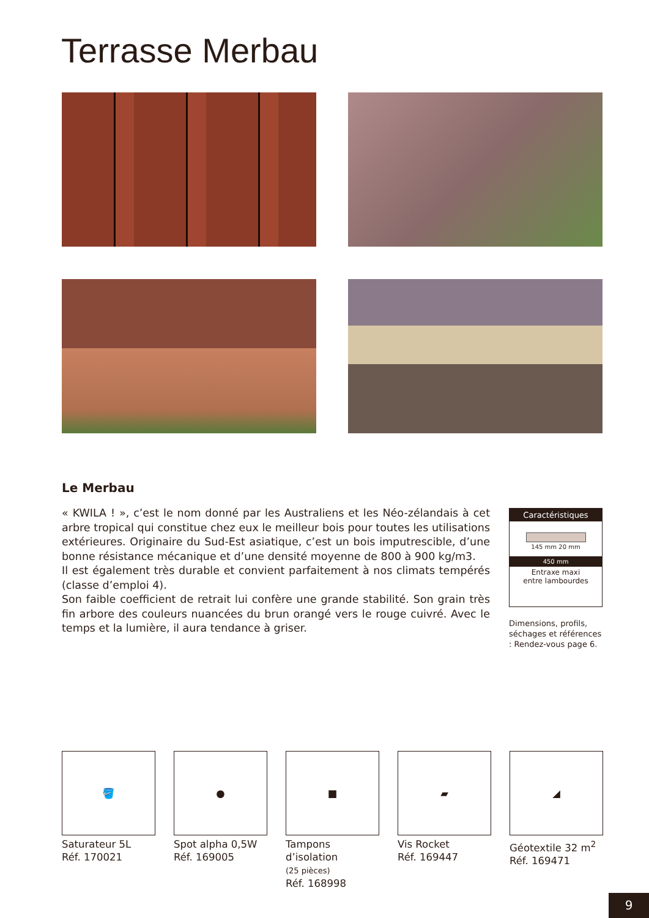Terrasse Merbau
Le Merbau
« KWILA ! », c’est le nom donné par les Australiens et les Néo-zélandais à cet arbre tropical qui constitue chez eux le meilleur bois pour toutes les utilisations extérieures. Originaire du Sud-Est asiatique, c’est un bois imputrescible, d’une bonne résistance mécanique et d’une densité moyenne de 800 à 900 kg/m3.
Il est également très durable et convient parfaitement à nos climats tempérés (classe d’emploi 4).
Son faible coefficient de retrait lui confère une grande stabilité. Son grain très fin arbore des couleurs nuancées du brun orangé vers le rouge cuivré. Avec le temps et la lumière, il aura tendance à griser.
Caractéristiques
145 mm 20 mm
450 mm
Entraxe maxi
entre lambourdes
Dimensions, profils, séchages et références : Rendez-vous page 6.
🪣
Saturateur 5L
Réf. 170021
●
Spot alpha 0,5W
Réf. 169005
■
Tampons d’isolation
(25 pièces)
Réf. 168998
▰
Vis Rocket
Réf. 169447
◢
Géotextile 32 m<sup>2</sup>
Réf. 169471
9